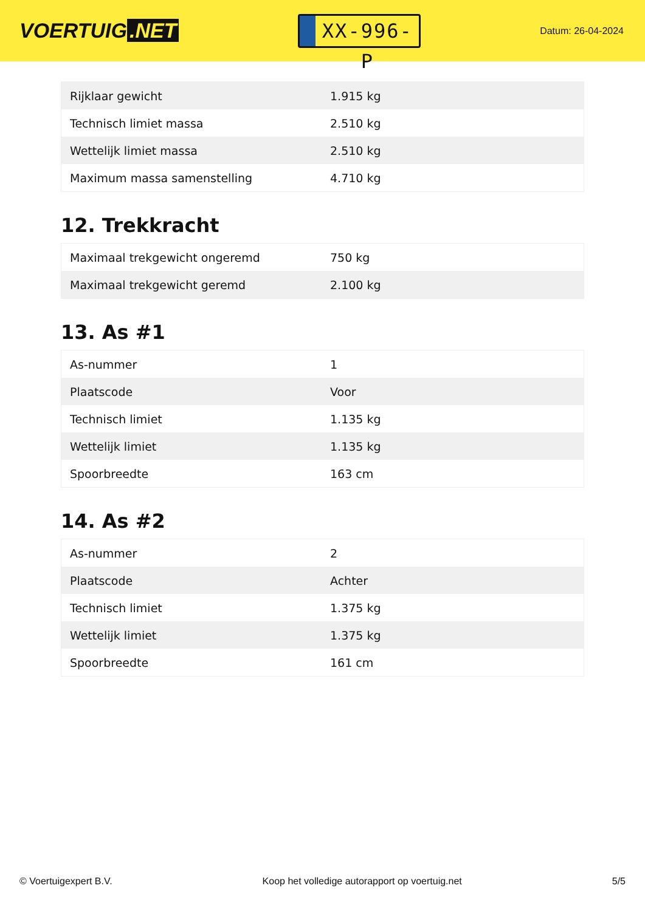VOERTUIG.NET
XX-996-P
Datum: 26-04-2024
| Rijklaar gewicht | 1.915 kg |
| Technisch limiet massa | 2.510 kg |
| Wettelijk limiet massa | 2.510 kg |
| Maximum massa samenstelling | 4.710 kg |
12. Trekkracht
| Maximaal trekgewicht ongeremd | 750 kg |
| Maximaal trekgewicht geremd | 2.100 kg |
13. As #1
| As-nummer | 1 |
| Plaatscode | Voor |
| Technisch limiet | 1.135 kg |
| Wettelijk limiet | 1.135 kg |
| Spoorbreedte | 163 cm |
14. As #2
| As-nummer | 2 |
| Plaatscode | Achter |
| Technisch limiet | 1.375 kg |
| Wettelijk limiet | 1.375 kg |
| Spoorbreedte | 161 cm |
© Voertuigexpert B.V. Koop het volledige autorapport op voertuig.net 5/5